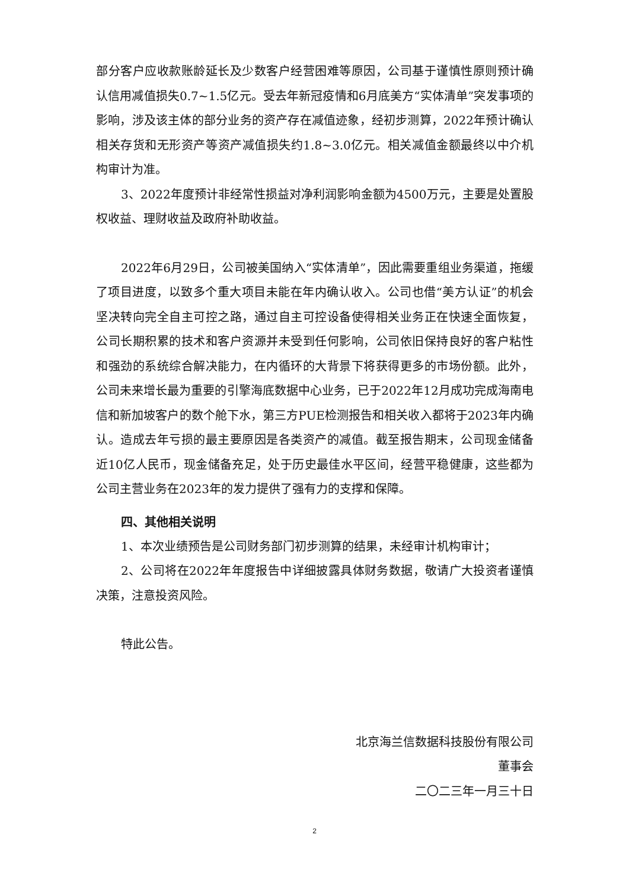部分客户应收款账龄延长及少数客户经营困难等原因，公司基于谨慎性原则预计确认信用减值损失0.7~1.5亿元。受去年新冠疫情和6月底美方“实体清单”突发事项的影响，涉及该主体的部分业务的资产存在减值迹象，经初步测算，2022年预计确认相关存货和无形资产等资产减值损失约1.8~3.0亿元。相关减值金额最终以中介机构审计为准。
3、2022年度预计非经常性损益对净利润影响金额为4500万元，主要是处置股权收益、理财收益及政府补助收益。
2022年6月29日，公司被美国纳入“实体清单”，因此需要重组业务渠道，拖缓了项目进度，以致多个重大项目未能在年内确认收入。公司也借“美方认证”的机会坚决转向完全自主可控之路，通过自主可控设备使得相关业务正在快速全面恢复，公司长期积累的技术和客户资源并未受到任何影响，公司依旧保持良好的客户粘性和强劲的系统综合解决能力，在内循环的大背景下将获得更多的市场份额。此外，公司未来增长最为重要的引擎海底数据中心业务，已于2022年12月成功完成海南电信和新加坡客户的数个舱下水，第三方PUE检测报告和相关收入都将于2023年内确认。造成去年亏损的最主要原因是各类资产的减值。截至报告期末，公司现金储备近10亿人民币，现金储备充足，处于历史最佳水平区间，经营平稳健康，这些都为公司主营业务在2023年的发力提供了强有力的支撑和保障。
四、其他相关说明
1、本次业绩预告是公司财务部门初步测算的结果，未经审计机构审计；
2、公司将在2022年年度报告中详细披露具体财务数据，敬请广大投资者谨慎决策，注意投资风险。
特此公告。
北京海兰信数据科技股份有限公司
董事会
二〇二三年一月三十日
2